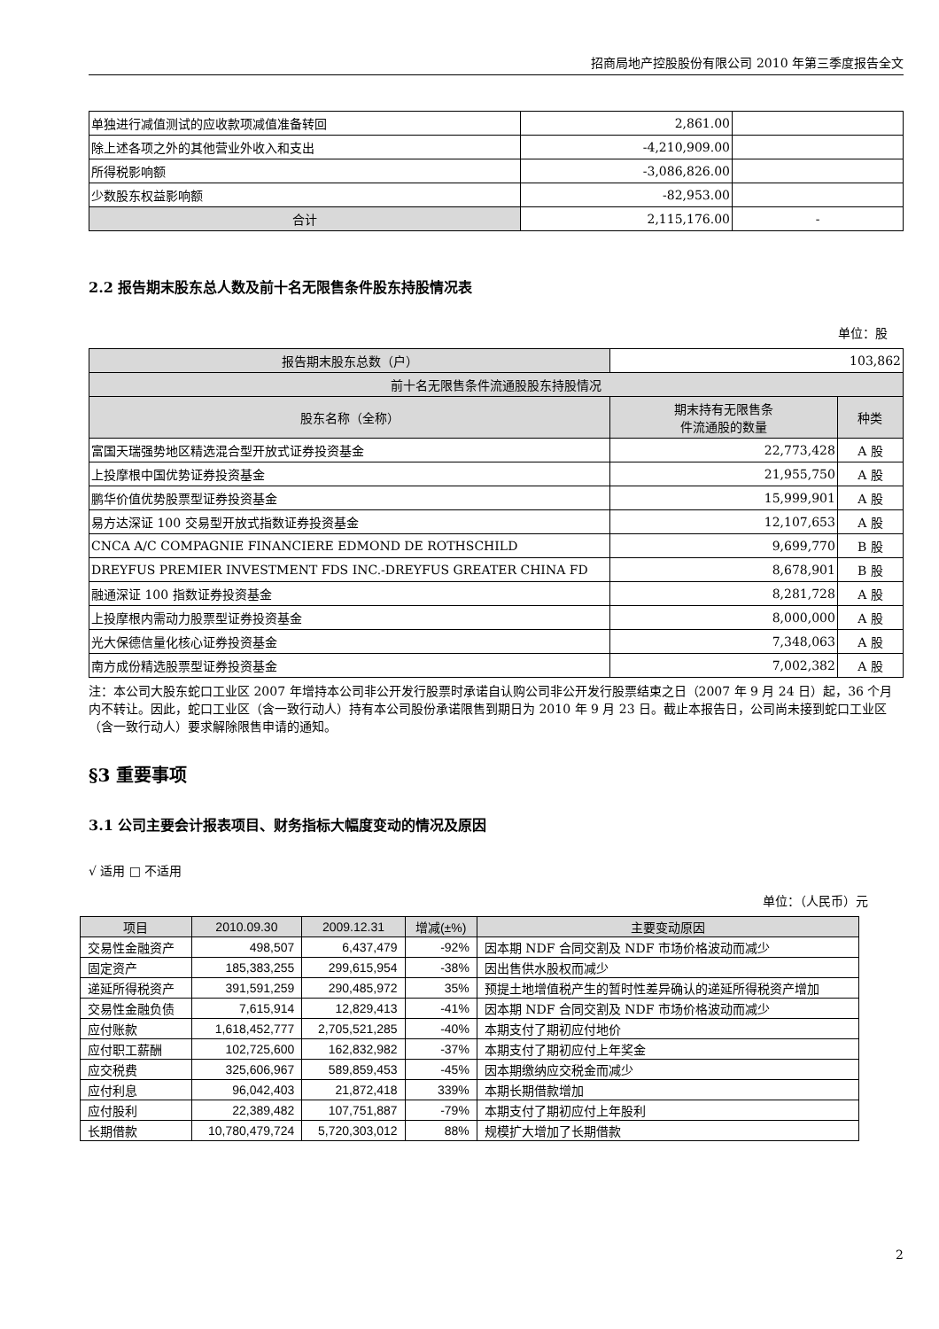招商局地产控股股份有限公司 2010 年第三季度报告全文
| 单独进行减值测试的应收款项减值准备转回 | 2,861.00 | |
| 除上述各项之外的其他营业外收入和支出 | -4,210,909.00 | |
| 所得税影响额 | -3,086,826.00 | |
| 少数股东权益影响额 | -82,953.00 | |
| 合计 | 2,115,176.00 | - |
2.2 报告期末股东总人数及前十名无限售条件股东持股情况表
单位：股
| 报告期末股东总数（户） | 103,862 | |
| 前十名无限售条件流通股股东持股情况 | | |
| 股东名称（全称） | 期末持有无限售条 件流通股的数量 | 种类 |
| 富国天瑞强势地区精选混合型开放式证券投资基金 | 22,773,428 | A 股 |
| 上投摩根中国优势证券投资基金 | 21,955,750 | A 股 |
| 鹏华价值优势股票型证券投资基金 | 15,999,901 | A 股 |
| 易方达深证 100 交易型开放式指数证券投资基金 | 12,107,653 | A 股 |
| CNCA A/C COMPAGNIE FINANCIERE EDMOND DE ROTHSCHILD | 9,699,770 | B 股 |
| DREYFUS PREMIER INVESTMENT FDS INC.-DREYFUS GREATER CHINA FD | 8,678,901 | B 股 |
| 融通深证 100 指数证券投资基金 | 8,281,728 | A 股 |
| 上投摩根内需动力股票型证券投资基金 | 8,000,000 | A 股 |
| 光大保德信量化核心证券投资基金 | 7,348,063 | A 股 |
| 南方成份精选股票型证券投资基金 | 7,002,382 | A 股 |
注：本公司大股东蛇口工业区 2007 年增持本公司非公开发行股票时承诺自认购公司非公开发行股票结束之日（2007 年 9 月 24 日）起，36 个月内不转让。因此，蛇口工业区（含一致行动人）持有本公司股份承诺限售到期日为 2010 年 9 月 23 日。截止本报告日，公司尚未接到蛇口工业区（含一致行动人）要求解除限售申请的通知。
§3 重要事项
3.1 公司主要会计报表项目、财务指标大幅度变动的情况及原因
√ 适用 □ 不适用
单位：（人民币）元
| 项目 | 2010.09.30 | 2009.12.31 | 增减(±%) | 主要变动原因 |
| --- | --- | --- | --- | --- |
| 交易性金融资产 | 498,507 | 6,437,479 | -92% | 因本期 NDF 合同交割及 NDF 市场价格波动而减少 |
| 固定资产 | 185,383,255 | 299,615,954 | -38% | 因出售供水股权而减少 |
| 递延所得税资产 | 391,591,259 | 290,485,972 | 35% | 预提土地增值税产生的暂时性差异确认的递延所得税资产增加 |
| 交易性金融负债 | 7,615,914 | 12,829,413 | -41% | 因本期 NDF 合同交割及 NDF 市场价格波动而减少 |
| 应付账款 | 1,618,452,777 | 2,705,521,285 | -40% | 本期支付了期初应付地价 |
| 应付职工薪酬 | 102,725,600 | 162,832,982 | -37% | 本期支付了期初应付上年奖金 |
| 应交税费 | 325,606,967 | 589,859,453 | -45% | 因本期缴纳应交税金而减少 |
| 应付利息 | 96,042,403 | 21,872,418 | 339% | 本期长期借款增加 |
| 应付股利 | 22,389,482 | 107,751,887 | -79% | 本期支付了期初应付上年股利 |
| 长期借款 | 10,780,479,724 | 5,720,303,012 | 88% | 规模扩大增加了长期借款 |
2